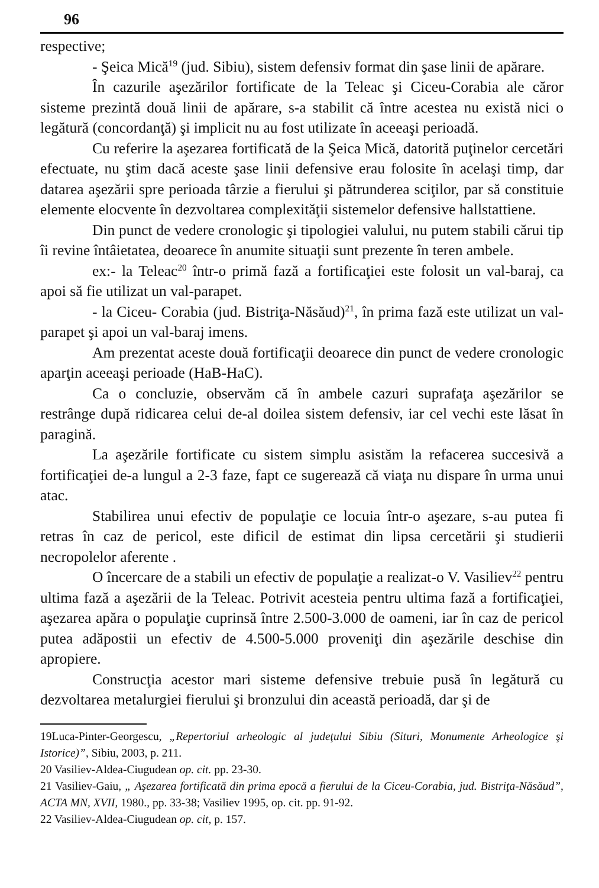96
respective;
- Şeica Mică<sup>19</sup> (jud. Sibiu), sistem defensiv format din şase linii de apărare.
În cazurile aşezărilor fortificate de la Teleac şi Ciceu-Corabia ale căror sisteme prezintă două linii de apărare, s-a stabilit că între acestea nu există nici o legătură (concordanţă) şi implicit nu au fost utilizate în aceeaşi perioadă.
Cu referire la aşezarea fortificată de la Şeica Mică, datorită puţinelor cercetări efectuate, nu ştim dacă aceste şase linii defensive erau folosite în acelaşi timp, dar datarea aşezării spre perioada târzie a fierului şi pătrunderea sciţilor, par să constituie elemente elocvente în dezvoltarea complexităţii sistemelor defensive hallstattiene.
Din punct de vedere cronologic şi tipologiei valului, nu putem stabili cărui tip îi revine întâietatea, deoarece în anumite situaţii sunt prezente în teren ambele.
ex:- la Teleac<sup>20</sup> într-o primă fază a fortificaţiei este folosit un val-baraj, ca apoi să fie utilizat un val-parapet.
- la Ciceu- Corabia (jud. Bistriţa-Năsăud)<sup>21</sup>, în prima fază este utilizat un val-parapet şi apoi un val-baraj imens.
Am prezentat aceste două fortificaţii deoarece din punct de vedere cronologic aparţin aceeaşi perioade (HaB-HaC).
Ca o concluzie, observăm că în ambele cazuri suprafaţa aşezărilor se restrânge după ridicarea celui de-al doilea sistem defensiv, iar cel vechi este lăsat în paragină.
La aşezările fortificate cu sistem simplu asistăm la refacerea succesivă a fortificaţiei de-a lungul a 2-3 faze, fapt ce sugerează că viaţa nu dispare în urma unui atac.
Stabilirea unui efectiv de populaţie ce locuia într-o aşezare, s-au putea fi retras în caz de pericol, este dificil de estimat din lipsa cercetării şi studierii necropolelor aferente .
O încercare de a stabili un efectiv de populaţie a realizat-o V. Vasiliev<sup>22</sup> pentru ultima fază a aşezării de la Teleac. Potrivit acesteia pentru ultima fază a fortificaţiei, aşezarea apăra o populaţie cuprinsă între 2.500-3.000 de oameni, iar în caz de pericol putea adăpostii un efectiv de 4.500-5.000 proveniţi din aşezările deschise din apropiere.
Construcţia acestor mari sisteme defensive trebuie pusă în legătură cu dezvoltarea metalurgiei fierului şi bronzului din această perioadă, dar şi de
19Luca-Pinter-Georgescu, „Repertoriul arheologic al judeţului Sibiu (Situri, Monumente Arheologice şi Istorice)”, Sibiu, 2003, p. 211.
20 Vasiliev-Aldea-Ciugudean op. cit. pp. 23-30.
21 Vasiliev-Gaiu, „ Aşezarea fortificată din prima epocă a fierului de la Ciceu-Corabia, jud. Bistriţa-Năsăud”, ACTA MN, XVII, 1980., pp. 33-38; Vasiliev 1995, op. cit. pp. 91-92.
22 Vasiliev-Aldea-Ciugudean op. cit, p. 157.